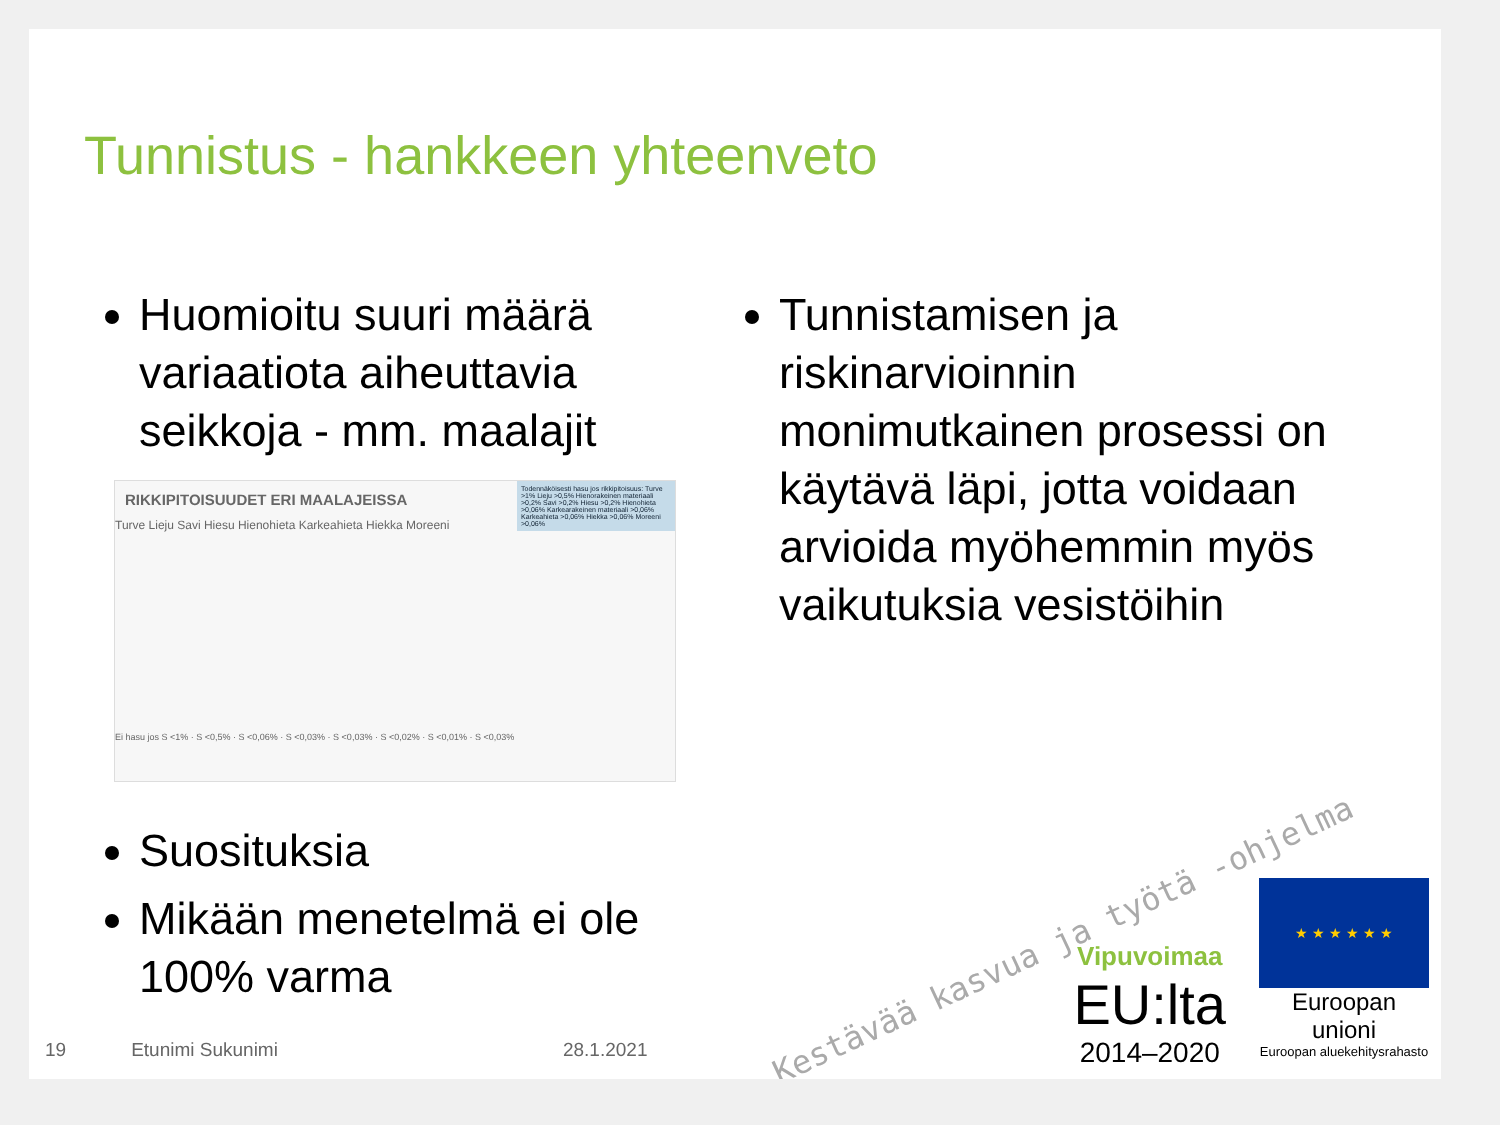Tunnistus - hankkeen yhteenveto
Huomioitu suuri määrä variaatiota aiheuttavia seikkoja - mm. maalajit
RIKKIPITOISUUDET ERI MAALAJEISSA
Turve Lieju Savi Hiesu Hienohieta Karkeahieta Hiekka Moreeni
Todennäköisesti hasu jos rikkipitoisuus: Turve >1% Lieju >0,5% Hienorakeinen materiaali >0,2% Savi >0,2% Hiesu >0,2% Hienohieta >0,06% Karkearakeinen materiaali >0,06% Karkeahieta >0,06% Hiekka >0,06% Moreeni >0,06%
Ei hasu jos S <1% · S <0,5% · S <0,06% · S <0,03% · S <0,03% · S <0,02% · S <0,01% · S <0,03%
Suosituksia
Mikään menetelmä ei ole 100% varma
Tunnistamisen ja riskinarvioinnin monimutkainen prosessi on käytävä läpi, jotta voidaan arvioida myöhemmin myös vaikutuksia vesistöihin
Kestävää kasvua ja työtä -ohjelma
Vipuvoimaa
EU:lta
2014–2020
★ ★ ★ ★ ★ ★
Euroopan unioni
Euroopan aluekehitysrahasto
19 Etunimi Sukunimi 28.1.2021